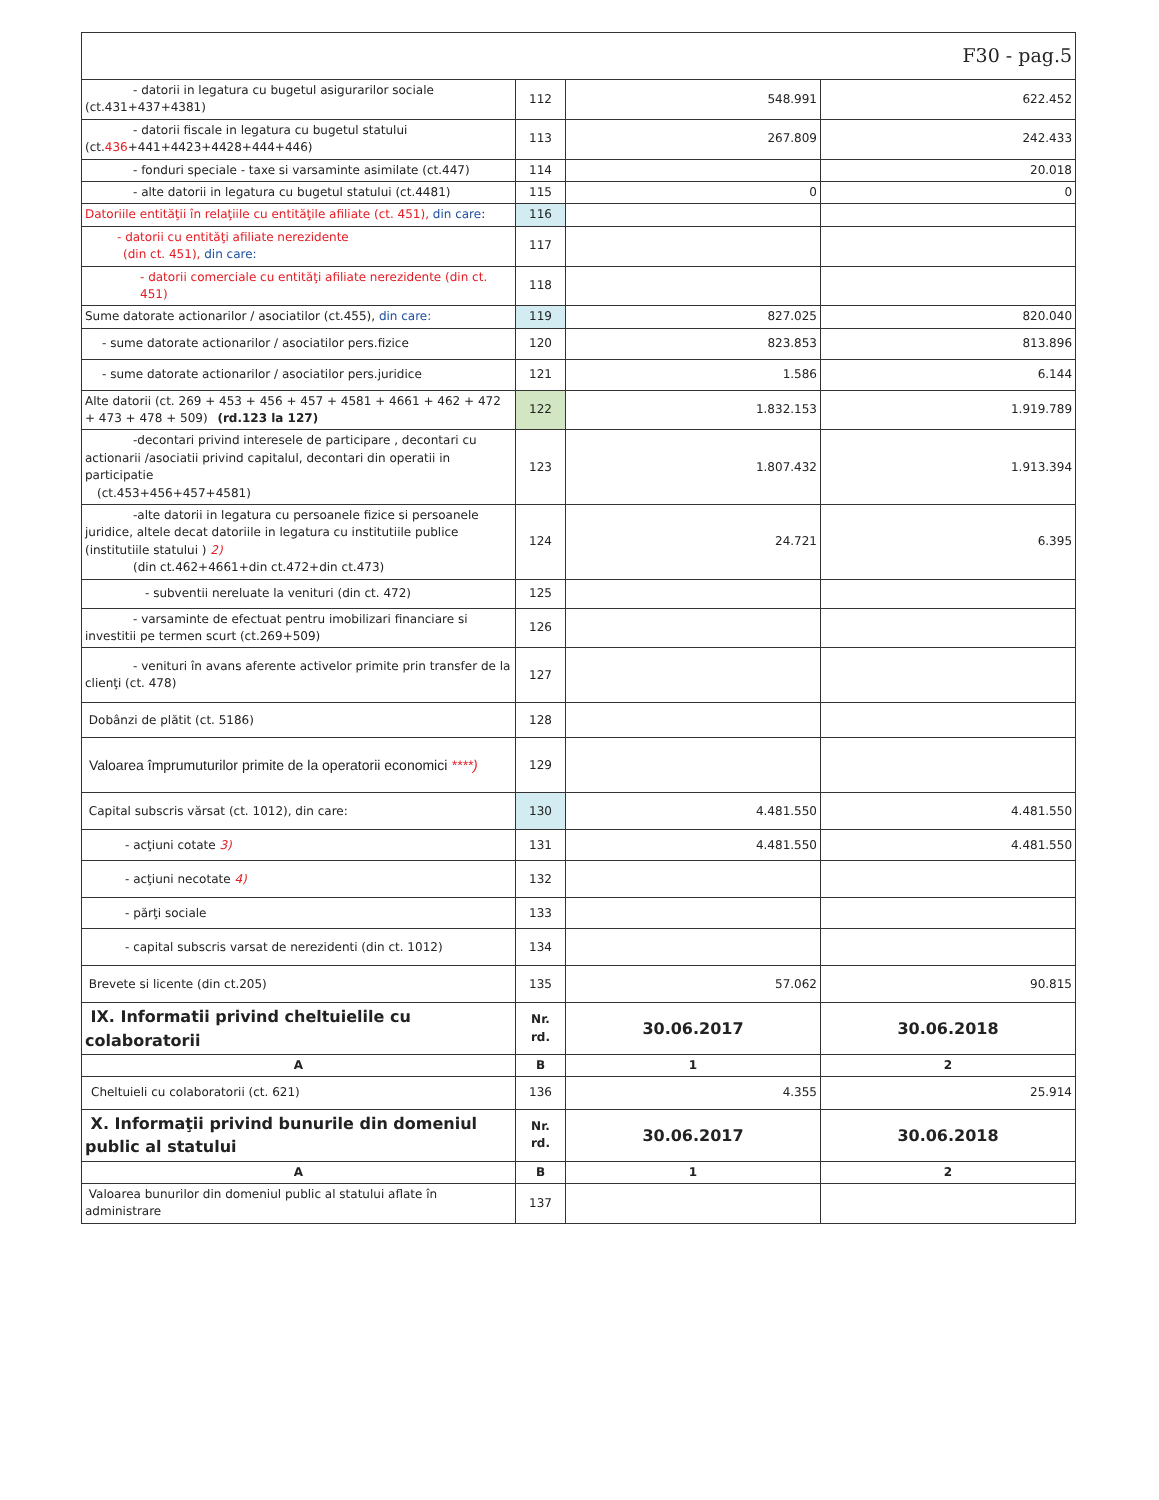| F30 - pag.5 | | | |
| - datorii in legatura cu bugetul asigurarilor sociale (ct.431+437+4381) | 112 | 548.991 | 622.452 |
| - datorii fiscale in legatura cu bugetul statului (ct. 436 +441+4423+4428+444+446) | 113 | 267.809 | 242.433 |
| - fonduri speciale - taxe si varsaminte asimilate (ct.447) | 114 | | 20.018 |
| - alte datorii in legatura cu bugetul statului (ct.4481) | 115 | 0 | 0 |
| Datoriile entităţii în relaţiile cu entităţile afiliate (ct. 451), din care : | 116 | | |
| - datorii cu entităţi afiliate nerezidente (din ct. 451), din care: | 117 | | |
| - datorii comerciale cu entităţi afiliate nerezidente (din ct. 451) | 118 | | |
| Sume datorate actionarilor / asociatilor (ct.455), din care: | 119 | 827.025 | 820.040 |
| - sume datorate actionarilor / asociatilor pers.fizice | 120 | 823.853 | 813.896 |
| - sume datorate actionarilor / asociatilor pers.juridice | 121 | 1.586 | 6.144 |
| Alte datorii (ct. 269 + 453 + 456 + 457 + 4581 + 4661 + 462 + 472 + 473 + 478 + 509) (rd.123 la 127) | 122 | 1.832.153 | 1.919.789 |
| -decontari privind interesele de participare , decontari cu actionarii /asociatii privind capitalul, decontari din operatii in participatie (ct.453+456+457+4581) | 123 | 1.807.432 | 1.913.394 |
| -alte datorii in legatura cu persoanele fizice si persoanele juridice, altele decat datoriile in legatura cu institutiile publice (institutiile statului ) 2) (din ct.462+4661+din ct.472+din ct.473) | 124 | 24.721 | 6.395 |
| - subventii nereluate la venituri (din ct. 472) | 125 | | |
| - varsaminte de efectuat pentru imobilizari financiare si investitii pe termen scurt (ct.269+509) | 126 | | |
| - venituri în avans aferente activelor primite prin transfer de la clienţi (ct. 478) | 127 | | |
| Dobânzi de plătit (ct. 5186) | 128 | | |
| Valoarea împrumuturilor primite de la operatorii economici ****) | 129 | | |
| Capital subscris vărsat (ct. 1012), din care: | 130 | 4.481.550 | 4.481.550 |
| - acţiuni cotate 3) | 131 | 4.481.550 | 4.481.550 |
| - acţiuni necotate 4) | 132 | | |
| - părţi sociale | 133 | | |
| - capital subscris varsat de nerezidenti (din ct. 1012) | 134 | | |
| Brevete si licente (din ct.205) | 135 | 57.062 | 90.815 |
| IX. Informatii privind cheltuielile cu colaboratorii | Nr. rd. | 30.06.2017 | 30.06.2018 |
| A | B | 1 | 2 |
| Cheltuieli cu colaboratorii (ct. 621) | 136 | 4.355 | 25.914 |
| X. Informaţii privind bunurile din domeniul public al statului | Nr. rd. | 30.06.2017 | 30.06.2018 |
| A | B | 1 | 2 |
| Valoarea bunurilor din domeniul public al statului aflate în administrare | 137 | | |